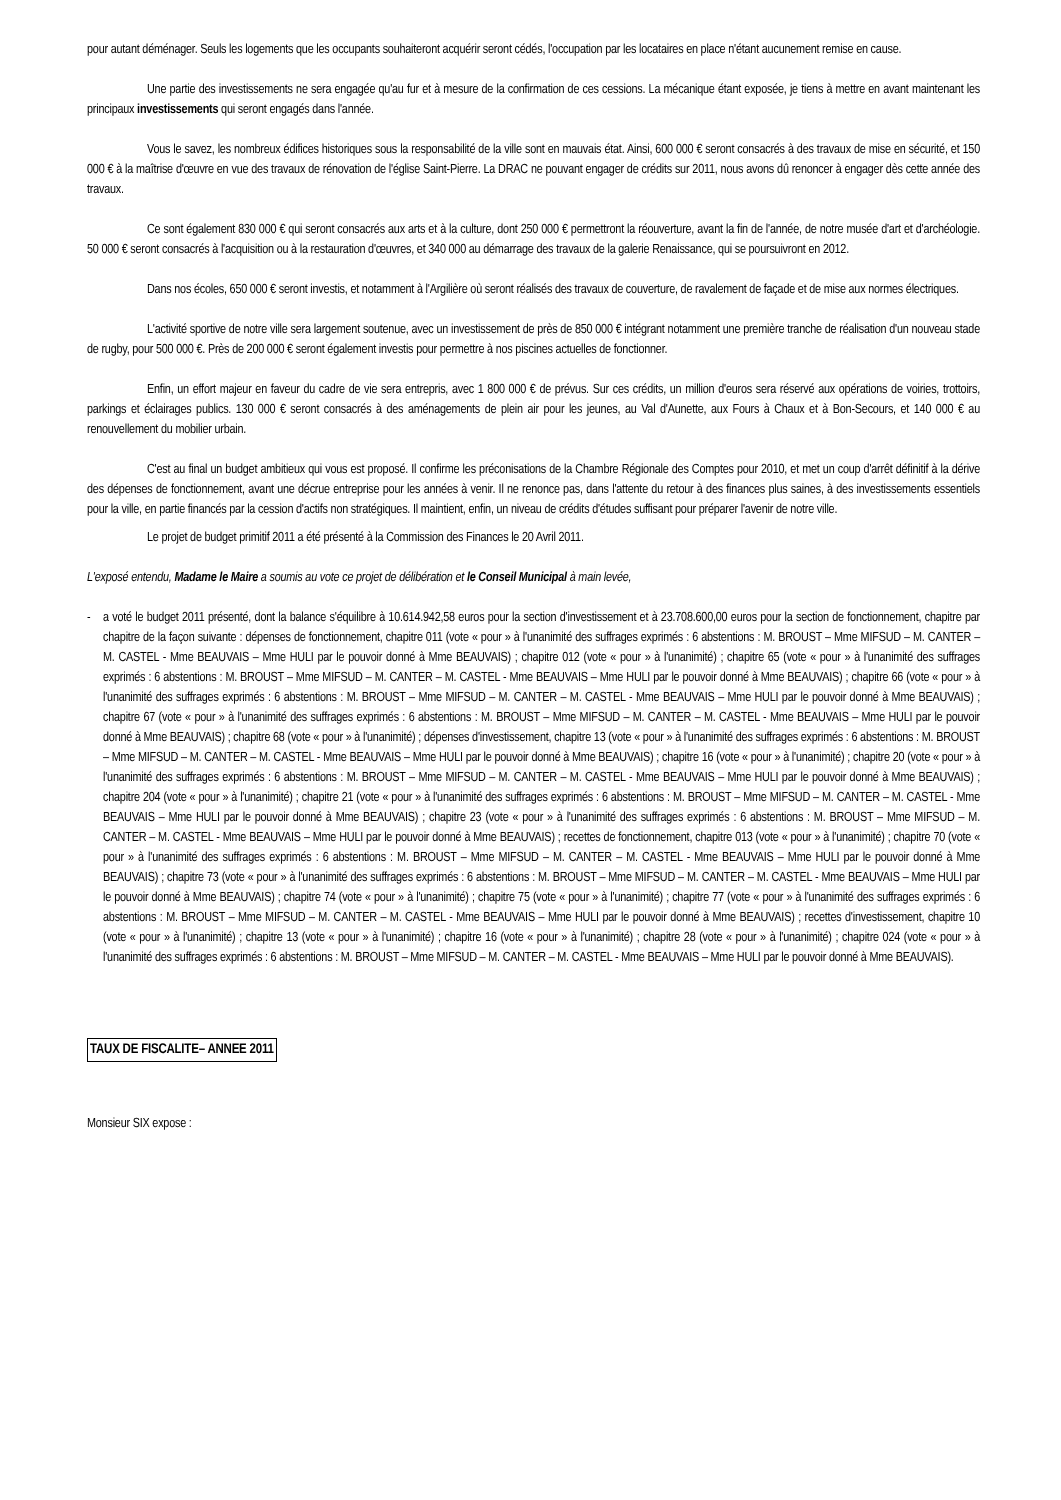pour autant déménager. Seuls les logements que les occupants souhaiteront acquérir seront cédés, l'occupation par les locataires en place n'étant aucunement remise en cause.
Une partie des investissements ne sera engagée qu'au fur et à mesure de la confirmation de ces cessions. La mécanique étant exposée, je tiens à mettre en avant maintenant les principaux investissements qui seront engagés dans l'année.
Vous le savez, les nombreux édifices historiques sous la responsabilité de la ville sont en mauvais état. Ainsi, 600 000 € seront consacrés à des travaux de mise en sécurité, et 150 000 € à la maîtrise d'œuvre en vue des travaux de rénovation de l'église Saint-Pierre. La DRAC ne pouvant engager de crédits sur 2011, nous avons dû renoncer à engager dès cette année des travaux.
Ce sont également 830 000 € qui seront consacrés aux arts et à la culture, dont 250 000 € permettront la réouverture, avant la fin de l'année, de notre musée d'art et d'archéologie. 50 000 € seront consacrés à l'acquisition ou à la restauration d'œuvres, et 340 000 au démarrage des travaux de la galerie Renaissance, qui se poursuivront en 2012.
Dans nos écoles, 650 000 € seront investis, et notamment à l'Argilière où seront réalisés des travaux de couverture, de ravalement de façade et de mise aux normes électriques.
L'activité sportive de notre ville sera largement soutenue, avec un investissement de près de 850 000 € intégrant notamment une première tranche de réalisation d'un nouveau stade de rugby, pour 500 000 €. Près de 200 000 € seront également investis pour permettre à nos piscines actuelles de fonctionner.
Enfin, un effort majeur en faveur du cadre de vie sera entrepris, avec 1 800 000 € de prévus. Sur ces crédits, un million d'euros sera réservé aux opérations de voiries, trottoirs, parkings et éclairages publics. 130 000 € seront consacrés à des aménagements de plein air pour les jeunes, au Val d'Aunette, aux Fours à Chaux et à Bon-Secours, et 140 000 € au renouvellement du mobilier urbain.
C'est au final un budget ambitieux qui vous est proposé. Il confirme les préconisations de la Chambre Régionale des Comptes pour 2010, et met un coup d'arrêt définitif à la dérive des dépenses de fonctionnement, avant une décrue entreprise pour les années à venir. Il ne renonce pas, dans l'attente du retour à des finances plus saines, à des investissements essentiels pour la ville, en partie financés par la cession d'actifs non stratégiques. Il maintient, enfin, un niveau de crédits d'études suffisant pour préparer l'avenir de notre ville.
Le projet de budget primitif 2011 a été présenté à la Commission des Finances le 20 Avril 2011.
L'exposé entendu, Madame le Maire a soumis au vote ce projet de délibération et le Conseil Municipal à main levée,
- a voté le budget 2011 présenté, dont la balance s'équilibre à 10.614.942,58 euros pour la section d'investissement et à 23.708.600,00 euros pour la section de fonctionnement, chapitre par chapitre de la façon suivante : dépenses de fonctionnement, chapitre 011 (vote « pour » à l'unanimité des suffrages exprimés : 6 abstentions : M. BROUST – Mme MIFSUD – M. CANTER – M. CASTEL - Mme BEAUVAIS – Mme HULI par le pouvoir donné à Mme BEAUVAIS) ; chapitre 012 (vote « pour » à l'unanimité) ; chapitre 65 (vote « pour » à l'unanimité des suffrages exprimés : 6 abstentions : M. BROUST – Mme MIFSUD – M. CANTER – M. CASTEL - Mme BEAUVAIS – Mme HULI par le pouvoir donné à Mme BEAUVAIS) ; chapitre 66 (vote « pour » à l'unanimité des suffrages exprimés : 6 abstentions : M. BROUST – Mme MIFSUD – M. CANTER – M. CASTEL - Mme BEAUVAIS – Mme HULI par le pouvoir donné à Mme BEAUVAIS) ; chapitre 67 (vote « pour » à l'unanimité des suffrages exprimés : 6 abstentions : M. BROUST – Mme MIFSUD – M. CANTER – M. CASTEL - Mme BEAUVAIS – Mme HULI par le pouvoir donné à Mme BEAUVAIS) ; chapitre 68 (vote « pour » à l'unanimité) ; dépenses d'investissement, chapitre 13 (vote « pour » à l'unanimité des suffrages exprimés : 6 abstentions : M. BROUST – Mme MIFSUD – M. CANTER – M. CASTEL - Mme BEAUVAIS – Mme HULI par le pouvoir donné à Mme BEAUVAIS) ; chapitre 16 (vote « pour » à l'unanimité) ; chapitre 20 (vote « pour » à l'unanimité des suffrages exprimés : 6 abstentions : M. BROUST – Mme MIFSUD – M. CANTER – M. CASTEL - Mme BEAUVAIS – Mme HULI par le pouvoir donné à Mme BEAUVAIS) ; chapitre 204 (vote « pour » à l'unanimité) ; chapitre 21 (vote « pour » à l'unanimité des suffrages exprimés : 6 abstentions : M. BROUST – Mme MIFSUD – M. CANTER – M. CASTEL - Mme BEAUVAIS – Mme HULI par le pouvoir donné à Mme BEAUVAIS) ; chapitre 23 (vote « pour » à l'unanimité des suffrages exprimés : 6 abstentions : M. BROUST – Mme MIFSUD – M. CANTER – M. CASTEL - Mme BEAUVAIS – Mme HULI par le pouvoir donné à Mme BEAUVAIS) ; recettes de fonctionnement, chapitre 013 (vote « pour » à l'unanimité) ; chapitre 70 (vote « pour » à l'unanimité des suffrages exprimés : 6 abstentions : M. BROUST – Mme MIFSUD – M. CANTER – M. CASTEL - Mme BEAUVAIS – Mme HULI par le pouvoir donné à Mme BEAUVAIS) ; chapitre 73 (vote « pour » à l'unanimité des suffrages exprimés : 6 abstentions : M. BROUST – Mme MIFSUD – M. CANTER – M. CASTEL - Mme BEAUVAIS – Mme HULI par le pouvoir donné à Mme BEAUVAIS) ; chapitre 74 (vote « pour » à l'unanimité) ; chapitre 75 (vote « pour » à l'unanimité) ; chapitre 77 (vote « pour » à l'unanimité des suffrages exprimés : 6 abstentions : M. BROUST – Mme MIFSUD – M. CANTER – M. CASTEL - Mme BEAUVAIS – Mme HULI par le pouvoir donné à Mme BEAUVAIS) ; recettes d'investissement, chapitre 10 (vote « pour » à l'unanimité) ; chapitre 13 (vote « pour » à l'unanimité) ; chapitre 16 (vote « pour » à l'unanimité) ; chapitre 28 (vote « pour » à l'unanimité) ; chapitre 024 (vote « pour » à l'unanimité des suffrages exprimés : 6 abstentions : M. BROUST – Mme MIFSUD – M. CANTER – M. CASTEL - Mme BEAUVAIS – Mme HULI par le pouvoir donné à Mme BEAUVAIS).
TAUX DE FISCALITE– ANNEE 2011
Monsieur SIX expose :